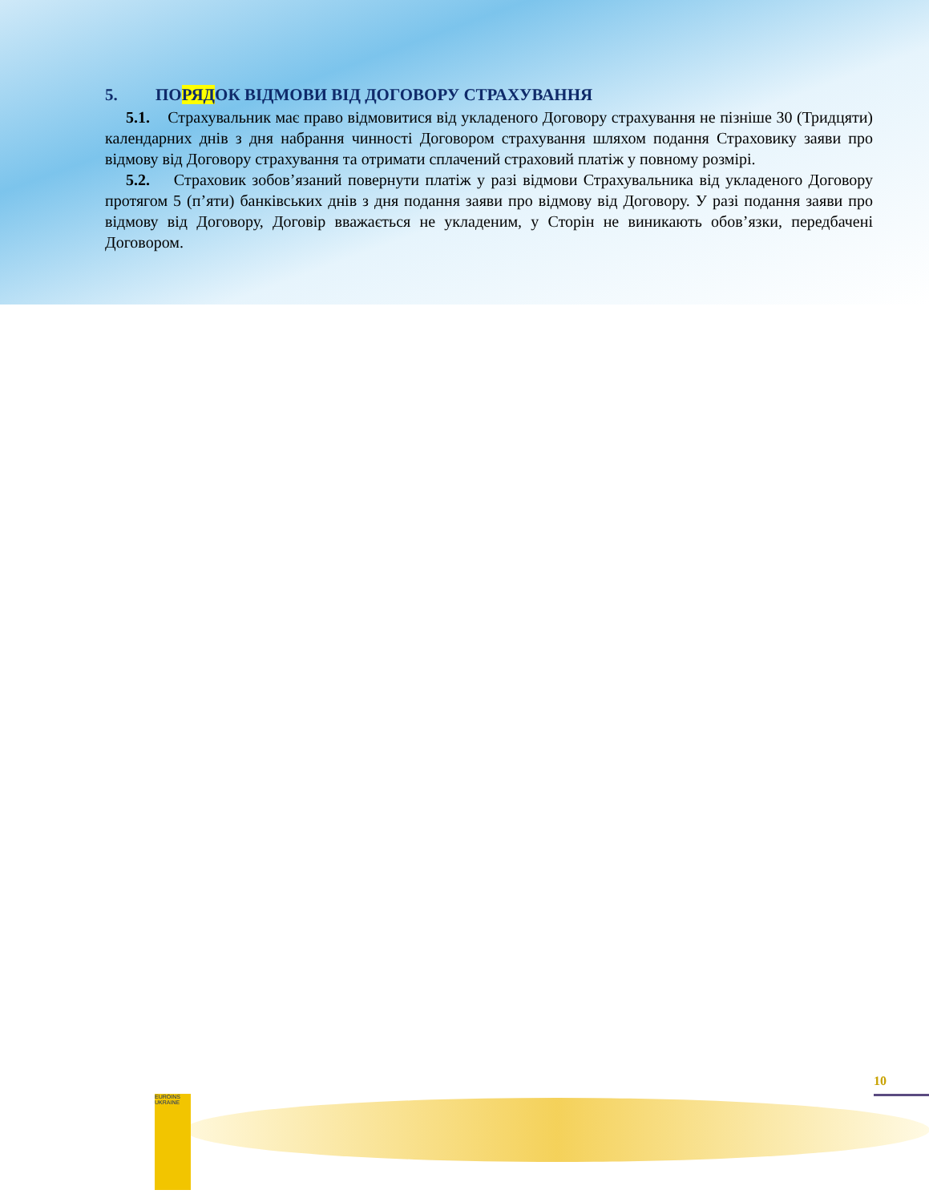5. ПОРЯДОК ВІДМОВИ ВІД ДОГОВОРУ СТРАХУВАННЯ
5.1. Страхувальник має право відмовитися від укладеного Договору страхування не пізніше 30 (Тридцяти) календарних днів з дня набрання чинності Договором страхування шляхом подання Страховику заяви про відмову від Договору страхування та отримати сплачений страховий платіж у повному розмірі.
5.2. Страховик зобов’язаний повернути платіж у разі відмови Страхувальника від укладеного Договору протягом 5 (п’яти) банківських днів з дня подання заяви про відмову від Договору. У разі подання заяви про відмову від Договору, Договір вважається не укладеним, у Сторін не виникають обов’язки, передбачені Договором.
EUROINS UKRAINE
10